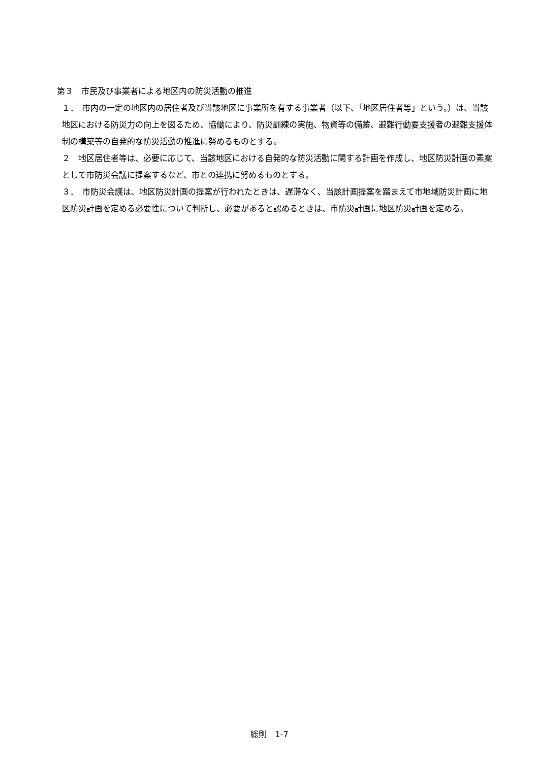第３　市民及び事業者による地区内の防災活動の推進
１．　市内の一定の地区内の居住者及び当該地区に事業所を有する事業者（以下、「地区居住者等」という。）は、当該地区における防災力の向上を図るため、協働により、防災訓練の実施、物資等の備蓄、避難行動要支援者の避難支援体制の構築等の自発的な防災活動の推進に努めるものとする。
２　地区居住者等は、必要に応じて、当該地区における自発的な防災活動に関する計画を作成し、地区防災計画の素案として市防災会議に提案するなど、市との連携に努めるものとする。
３．　市防災会議は、地区防災計画の提案が行われたときは、遅滞なく、当該計画提案を踏まえて市地域防災計画に地区防災計画を定める必要性について判断し、必要があると認めるときは、市防災計画に地区防災計画を定める。
総則　1-7